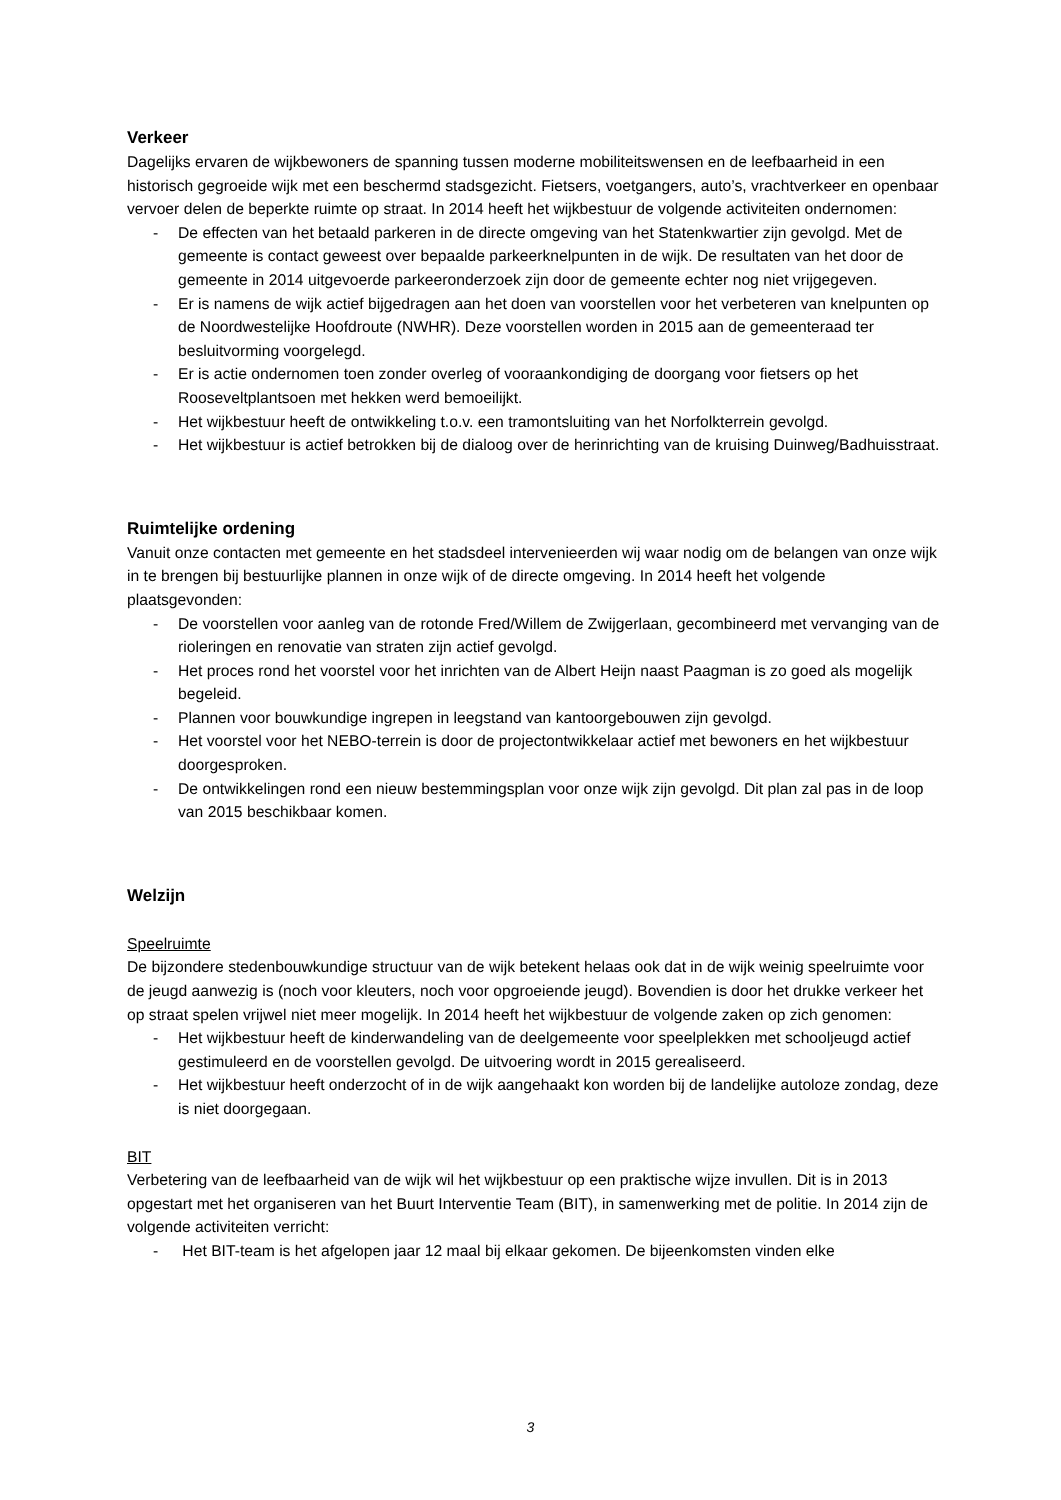Verkeer
Dagelijks ervaren de wijkbewoners de spanning tussen moderne mobiliteitswensen en de leefbaarheid in een historisch gegroeide wijk met een beschermd stadsgezicht. Fietsers, voetgangers, auto’s, vrachtverkeer en openbaar vervoer delen de beperkte ruimte op straat. In 2014 heeft het wijkbestuur de volgende activiteiten ondernomen:
- De effecten van het betaald parkeren in de directe omgeving van het Statenkwartier zijn gevolgd. Met de gemeente is contact geweest over bepaalde parkeerknelpunten in de wijk. De resultaten van het door de gemeente in 2014 uitgevoerde parkeeronderzoek zijn door de gemeente echter nog niet vrijgegeven.
- Er is namens de wijk actief bijgedragen aan het doen van voorstellen voor het verbeteren van knelpunten op de Noordwestelijke Hoofdroute (NWHR). Deze voorstellen worden in 2015 aan de gemeenteraad ter besluitvorming voorgelegd.
- Er is actie ondernomen toen zonder overleg of vooraankondiging de doorgang voor fietsers op het Rooseveltplantsoen met hekken werd bemoeilijkt.
- Het wijkbestuur heeft de ontwikkeling t.o.v. een tramontsluiting van het Norfolkterrein gevolgd.
- Het wijkbestuur is actief betrokken bij de dialoog over de herinrichting van de kruising Duinweg/Badhuisstraat.
Ruimtelijke ordening
Vanuit onze contacten met gemeente en het stadsdeel intervenieerden wij waar nodig om de belangen van onze wijk in te brengen bij bestuurlijke plannen in onze wijk of de directe omgeving. In 2014 heeft het volgende plaatsgevonden:
- De voorstellen voor aanleg van de rotonde Fred/Willem de Zwijgerlaan, gecombineerd met vervanging van de rioleringen en renovatie van straten zijn actief gevolgd.
- Het proces rond het voorstel voor het inrichten van de Albert Heijn naast Paagman is zo goed als mogelijk begeleid.
- Plannen voor bouwkundige ingrepen in leegstand van kantoorgebouwen zijn gevolgd.
- Het voorstel voor het NEBO-terrein is door de projectontwikkelaar actief met bewoners en het wijkbestuur doorgesproken.
- De ontwikkelingen rond een nieuw bestemmingsplan voor onze wijk zijn gevolgd. Dit plan zal pas in de loop van 2015 beschikbaar komen.
Welzijn
Speelruimte
De bijzondere stedenbouwkundige structuur van de wijk betekent helaas ook dat in de wijk weinig speelruimte voor de jeugd aanwezig is (noch voor kleuters, noch voor opgroeiende jeugd). Bovendien is door het drukke verkeer het op straat spelen vrijwel niet meer mogelijk. In 2014 heeft het wijkbestuur de volgende zaken op zich genomen:
- Het wijkbestuur heeft de kinderwandeling van de deelgemeente voor speelplekken met schooljeugd actief gestimuleerd en de voorstellen gevolgd. De uitvoering wordt in 2015 gerealiseerd.
- Het wijkbestuur heeft onderzocht of in de wijk aangehaakt kon worden bij de landelijke autoloze zondag, deze is niet doorgegaan.
BIT
Verbetering van de leefbaarheid van de wijk wil het wijkbestuur op een praktische wijze invullen. Dit is in 2013 opgestart met het organiseren van het Buurt Interventie Team (BIT), in samenwerking met de politie. In 2014 zijn de volgende activiteiten verricht:
- Het BIT-team is het afgelopen jaar 12 maal bij elkaar gekomen. De bijeenkomsten vinden elke
3